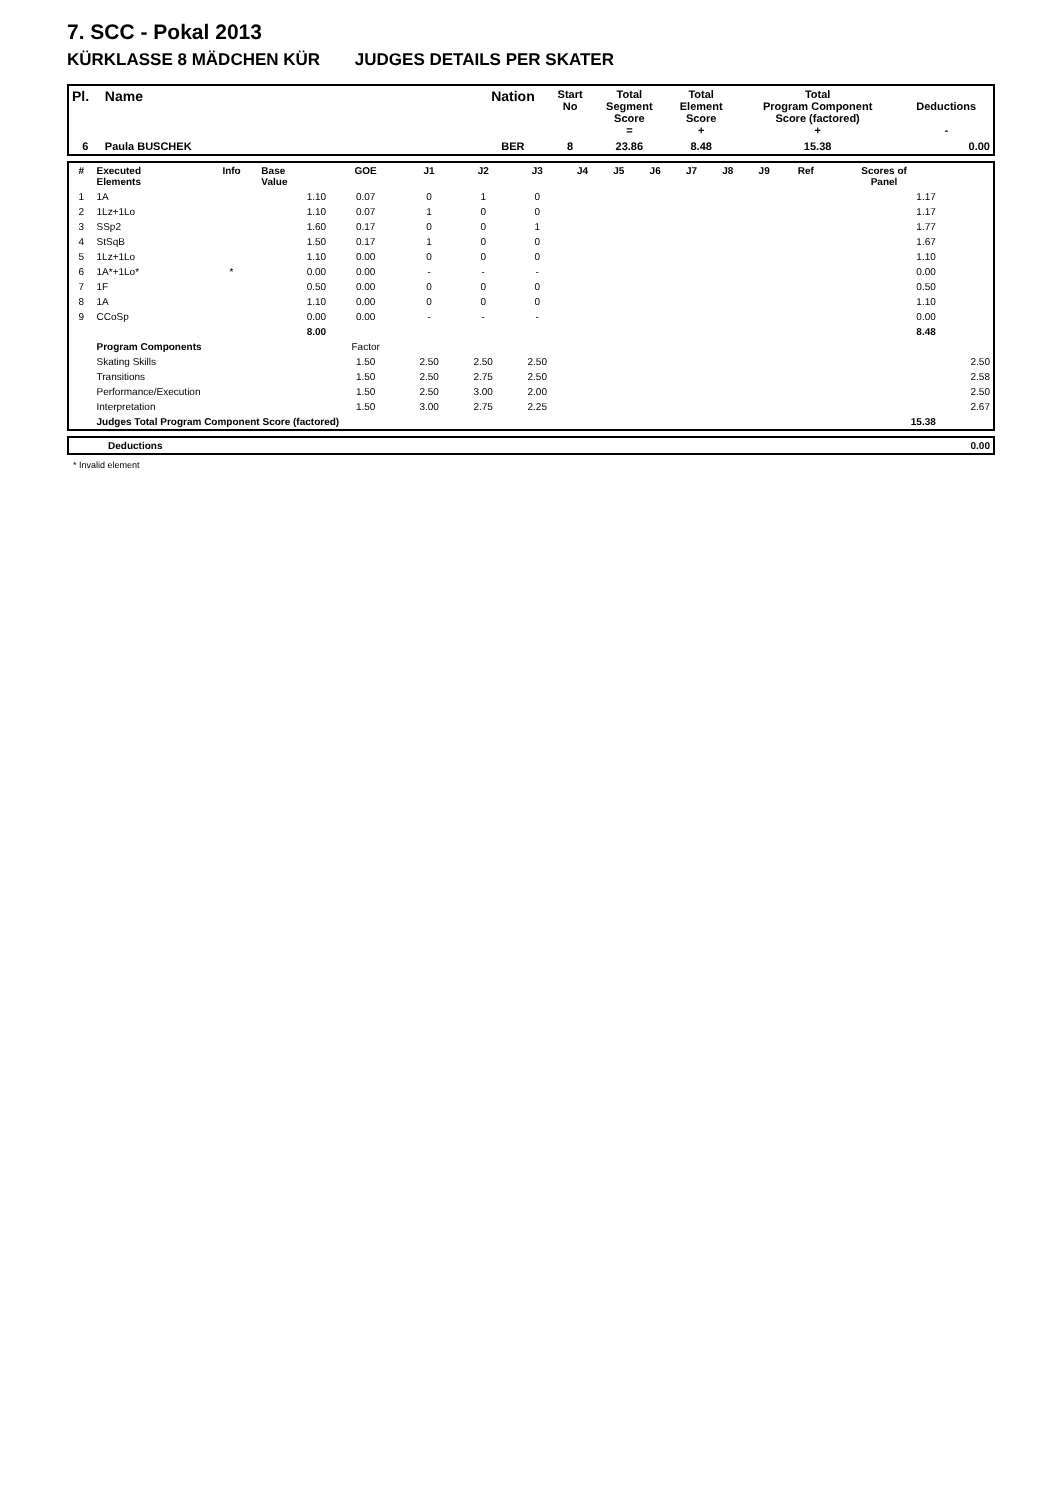7. SCC - Pokal 2013
KÜRKLASSE 8 MÄDCHEN KÜR JUDGES DETAILS PER SKATER
| Pl. | Name | Nation | Start No | Total Segment Score = | Total Element Score + | Total Program Component Score (factored) + | Deductions - |
| --- | --- | --- | --- | --- | --- | --- | --- |
| 6 | Paula BUSCHEK | BER | 8 | 23.86 | 8.48 | 15.38 | 0.00 |
| # | Executed Elements | Info | Base Value | GOE | J1 | J2 | J3 | J4 | J5 | J6 | J7 | J8 | J9 | Ref | Scores of Panel | |
| --- | --- | --- | --- | --- | --- | --- | --- | --- | --- | --- | --- | --- | --- | --- | --- | --- |
| 1 | 1A | | 1.10 | 0.07 | 0 | 1 | 0 | | | | | | | | 1.17 | |
| 2 | 1Lz+1Lo | | 1.10 | 0.07 | 1 | 0 | 0 | | | | | | | | 1.17 | |
| 3 | SSp2 | | 1.60 | 0.17 | 0 | 0 | 1 | | | | | | | | 1.77 | |
| 4 | StSqB | | 1.50 | 0.17 | 1 | 0 | 0 | | | | | | | | 1.67 | |
| 5 | 1Lz+1Lo | | 1.10 | 0.00 | 0 | 0 | 0 | | | | | | | | 1.10 | |
| 6 | 1A*+1Lo* | * | 0.00 | 0.00 | - | - | - | | | | | | | | 0.00 | |
| 7 | 1F | | 0.50 | 0.00 | 0 | 0 | 0 | | | | | | | | 0.50 | |
| 8 | 1A | | 1.10 | 0.00 | 0 | 0 | 0 | | | | | | | | 1.10 | |
| 9 | CCoSp | | 0.00 | 0.00 | - | - | - | | | | | | | | 0.00 | |
| | | | 8.00 | | | | | | | | | | | | 8.48 | |
| | Program Components | | | Factor | | | | | | | | | | | | |
| | Skating Skills | | | 1.50 | 2.50 | 2.50 | 2.50 | | | | | | | | | 2.50 |
| | Transitions | | | 1.50 | 2.50 | 2.75 | 2.50 | | | | | | | | | 2.58 |
| | Performance/Execution | | | 1.50 | 2.50 | 3.00 | 2.00 | | | | | | | | | 2.50 |
| | Interpretation | | | 1.50 | 3.00 | 2.75 | 2.25 | | | | | | | | | 2.67 |
| | Judges Total Program Component Score (factored) | | | | | | | | | | | | | | 15.38 | |
| | Deductions | 0.00 |
* Invalid element